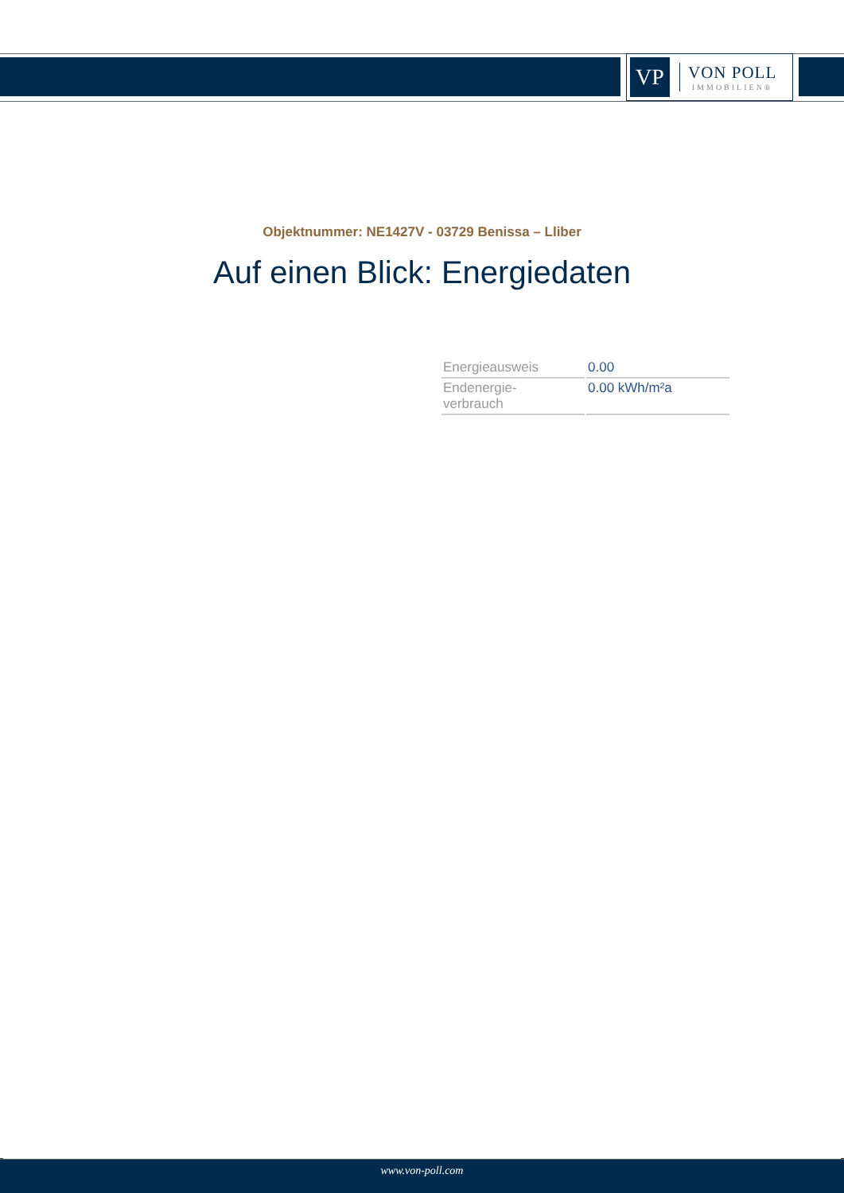VP
VON POLL
IMMOBILIEN®
Objektnummer: NE1427V - 03729 Benissa – Lliber
Auf einen Blick: Energiedaten
| Energieausweis | 0.00 |
| Endenergie- verbrauch | 0.00 kWh/m²a |
www.von-poll.com